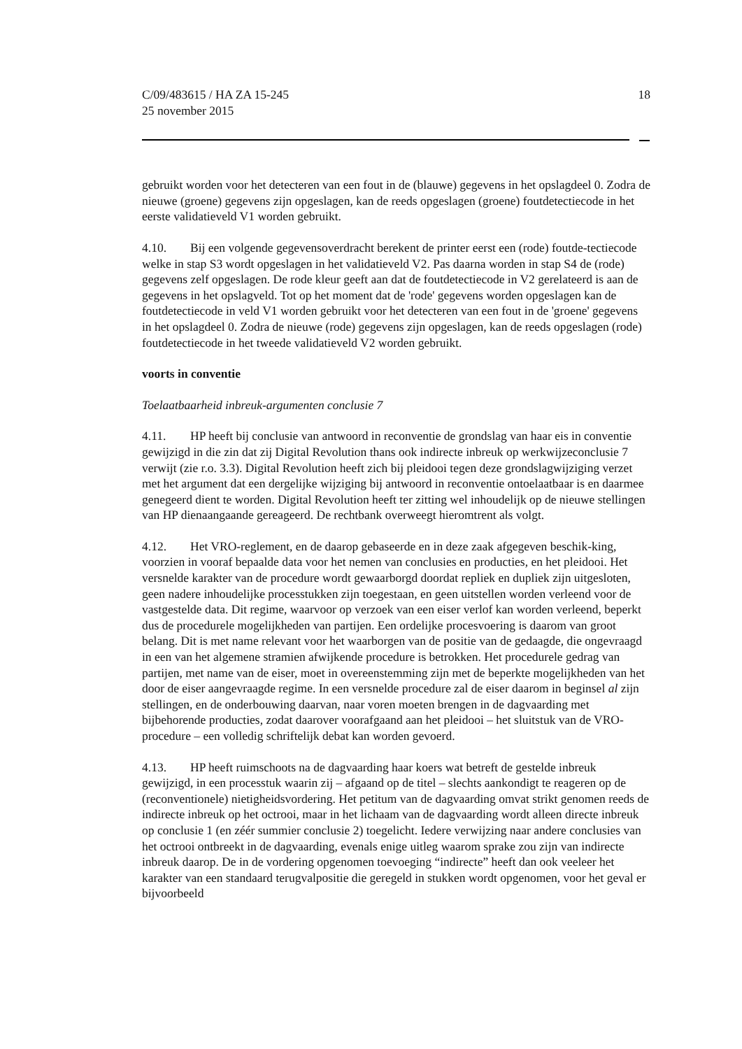C/09/483615 / HA ZA 15-245
25 november 2015
18
gebruikt worden voor het detecteren van een fout in de (blauwe) gegevens in het opslagdeel 0. Zodra de nieuwe (groene) gegevens zijn opgeslagen, kan de reeds opgeslagen (groene) foutdetectiecode in het eerste validatieveld V1 worden gebruikt.
4.10. Bij een volgende gegevensoverdracht berekent de printer eerst een (rode) foutde-tectiecode welke in stap S3 wordt opgeslagen in het validatieveld V2. Pas daarna worden in stap S4 de (rode) gegevens zelf opgeslagen. De rode kleur geeft aan dat de foutdetectiecode in V2 gerelateerd is aan de gegevens in het opslagveld. Tot op het moment dat de 'rode' gegevens worden opgeslagen kan de foutdetectiecode in veld V1 worden gebruikt voor het detecteren van een fout in de 'groene' gegevens in het opslagdeel 0. Zodra de nieuwe (rode) gegevens zijn opgeslagen, kan de reeds opgeslagen (rode) foutdetectiecode in het tweede validatieveld V2 worden gebruikt.
voorts in conventie
Toelaatbaarheid inbreuk-argumenten conclusie 7
4.11. HP heeft bij conclusie van antwoord in reconventie de grondslag van haar eis in conventie gewijzigd in die zin dat zij Digital Revolution thans ook indirecte inbreuk op werkwijzeconclusie 7 verwijt (zie r.o. 3.3). Digital Revolution heeft zich bij pleidooi tegen deze grondslagwijziging verzet met het argument dat een dergelijke wijziging bij antwoord in reconventie ontoelaatbaar is en daarmee genegeerd dient te worden. Digital Revolution heeft ter zitting wel inhoudelijk op de nieuwe stellingen van HP dienaangaande gereageerd. De rechtbank overweegt hieromtrent als volgt.
4.12. Het VRO-reglement, en de daarop gebaseerde en in deze zaak afgegeven beschik-king, voorzien in vooraf bepaalde data voor het nemen van conclusies en producties, en het pleidooi. Het versnelde karakter van de procedure wordt gewaarborgd doordat repliek en dupliek zijn uitgesloten, geen nadere inhoudelijke processtukken zijn toegestaan, en geen uitstellen worden verleend voor de vastgestelde data. Dit regime, waarvoor op verzoek van een eiser verlof kan worden verleend, beperkt dus de procedurele mogelijkheden van partijen. Een ordelijke procesvoering is daarom van groot belang. Dit is met name relevant voor het waarborgen van de positie van de gedaagde, die ongevraagd in een van het algemene stramien afwijkende procedure is betrokken. Het procedurele gedrag van partijen, met name van de eiser, moet in overeenstemming zijn met de beperkte mogelijkheden van het door de eiser aangevraagde regime. In een versnelde procedure zal de eiser daarom in beginsel al zijn stellingen, en de onderbouwing daarvan, naar voren moeten brengen in de dagvaarding met bijbehorende producties, zodat daarover voorafgaand aan het pleidooi – het sluitstuk van de VRO-procedure – een volledig schriftelijk debat kan worden gevoerd.
4.13. HP heeft ruimschoots na de dagvaarding haar koers wat betreft de gestelde inbreuk gewijzigd, in een processtuk waarin zij – afgaand op de titel – slechts aankondigt te reageren op de (reconventionele) nietigheidsvordering. Het petitum van de dagvaarding omvat strikt genomen reeds de indirecte inbreuk op het octrooi, maar in het lichaam van de dagvaarding wordt alleen directe inbreuk op conclusie 1 (en zéér summier conclusie 2) toegelicht. Iedere verwijzing naar andere conclusies van het octrooi ontbreekt in de dagvaarding, evenals enige uitleg waarom sprake zou zijn van indirecte inbreuk daarop. De in de vordering opgenomen toevoeging “indirecte” heeft dan ook veeleer het karakter van een standaard terugvalpositie die geregeld in stukken wordt opgenomen, voor het geval er bijvoorbeeld